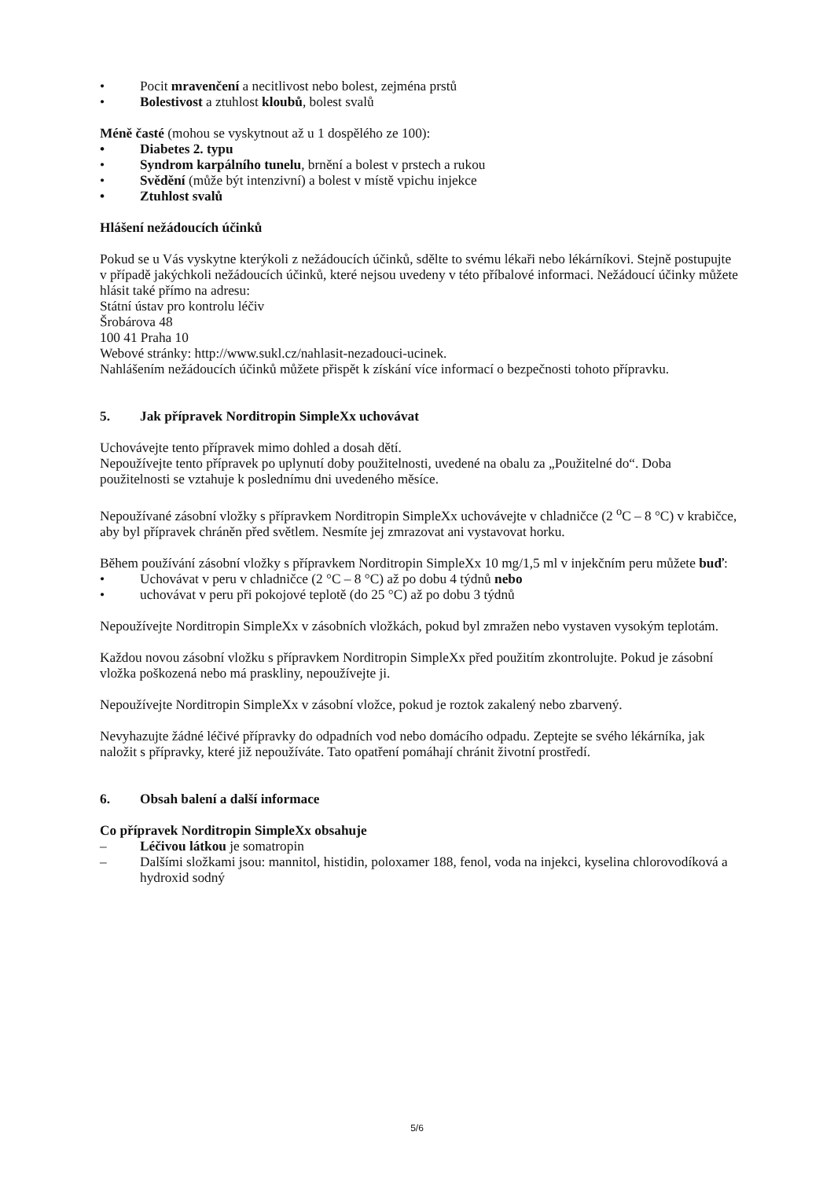• Pocit mravenčení a necitlivost nebo bolest, zejména prstů
• Bolestivost a ztuhlost kloubů, bolest svalů
Méně časté (mohou se vyskytnout až u 1 dospělého ze 100):
• Diabetes 2. typu
• Syndrom karpálního tunelu, brnění a bolest v prstech a rukou
• Svědění (může být intenzivní) a bolest v místě vpichu injekce
• Ztuhlost svalů
Hlášení nežádoucích účinků
Pokud se u Vás vyskytne kterýkoli z nežádoucích účinků, sdělte to svému lékaři nebo lékárníkovi. Stejně postupujte v případě jakýchkoli nežádoucích účinků, které nejsou uvedeny v této příbalové informaci. Nežádoucí účinky můžete hlásit také přímo na adresu:
Státní ústav pro kontrolu léčiv
Šrobárova 48
100 41 Praha 10
Webové stránky: http://www.sukl.cz/nahlasit-nezadouci-ucinek.
Nahlášením nežádoucích účinků můžete přispět k získání více informací o bezpečnosti tohoto přípravku.
5. Jak přípravek Norditropin SimpleXx uchovávat
Uchovávejte tento přípravek mimo dohled a dosah dětí.
Nepoužívejte tento přípravek po uplynutí doby použitelnosti, uvedené na obalu za „Použitelné do“. Doba použitelnosti se vztahuje k poslednímu dni uvedeného měsíce.
Nepoužívané zásobní vložky s přípravkem Norditropin SimpleXx uchovávejte v chladničce (2 <sup>o</sup>C – 8 °C) v krabičce, aby byl přípravek chráněn před světlem. Nesmíte jej zmrazovat ani vystavovat horku.
Během používání zásobní vložky s přípravkem Norditropin SimpleXx 10 mg/1,5 ml v injekčním peru můžete buď:
• Uchovávat v peru v chladničce (2 °C – 8 °C) až po dobu 4 týdnů nebo
• uchovávat v peru při pokojové teplotě (do 25 °C) až po dobu 3 týdnů
Nepoužívejte Norditropin SimpleXx v zásobních vložkách, pokud byl zmražen nebo vystaven vysokým teplotám.
Každou novou zásobní vložku s přípravkem Norditropin SimpleXx před použitím zkontrolujte. Pokud je zásobní vložka poškozená nebo má praskliny, nepoužívejte ji.
Nepoužívejte Norditropin SimpleXx v zásobní vložce, pokud je roztok zakalený nebo zbarvený.
Nevyhazujte žádné léčivé přípravky do odpadních vod nebo domácího odpadu. Zeptejte se svého lékárníka, jak naložit s přípravky, které již nepoužíváte. Tato opatření pomáhají chránit životní prostředí.
6. Obsah balení a další informace
Co přípravek Norditropin SimpleXx obsahuje
– Léčivou látkou je somatropin
– Dalšími složkami jsou: mannitol, histidin, poloxamer 188, fenol, voda na injekci, kyselina chlorovodíková a hydroxid sodný
5/6